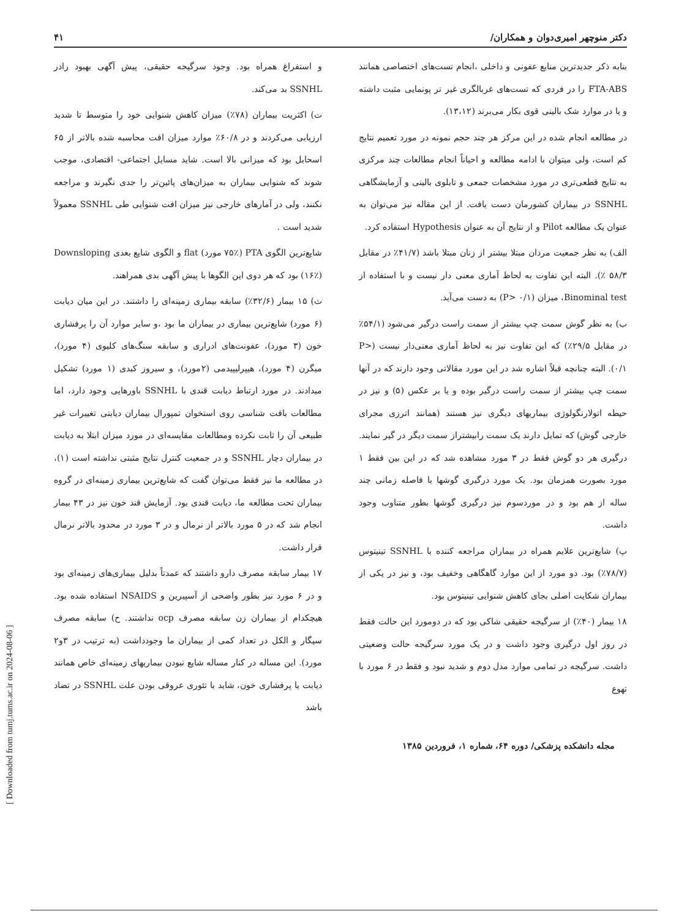دکتر منوچهر امیری‌دوان و همکاران/ ۴۱
بنابه ذکر جدیدترین منابع عفونی و داخلی ،انجام تست‌های اختصاصی همانند FTA-ABS را در فردی که تست‌های غربالگری غیر تر پونمایی مثبت داشته و یا در موارد شک بالینی قوی بکار می‌برند (۱۳،۱۲).
در مطالعه انجام شده در این مرکز هر چند حجم نمونه در مورد تعمیم نتایج کم است، ولی میتوان با ادامه مطالعه و احیاناً انجام مطالعات چند مرکزی به نتایج قطعی‌تری در مورد مشخصات جمعی و تابلوی بالینی و آزمایشگاهی SSNHL در بیماران کشورمان دست یافت. از این مقاله نیز می‌توان به عنوان یک مطالعه Pilot و از نتایج آن به عنوان Hypothesis استفاده کرد.
الف) به نظر جمعیت مردان مبتلا بیشتر از زنان مبتلا باشد (۴۱/۷٪ در مقابل ۵۸/۳ ٪). البته این تفاوت به لحاظ آماری معنی دار نیست و با استفاده از Binominal test، میزان (P> ۰/۱) به دست می‌آید.
ب) به نظر گوش سمت چپ بیشتر از سمت راست درگیر می‌شود (۵۴/۱٪ در مقابل ۲۹/۵٪) که این تفاوت نیز به لحاظ آماری معنی‌دار نیست (P> ۰/۱). البته چنانچه قبلاً اشاره شد در این مورد مقالاتی وجود دارند که در آنها سمت چپ بیشتر از سمت راست درگیر بوده و یا بر عکس (۵) و نیز در حیطه اتولارنگولوژی بیماریهای دیگری نیز هستند (همانند اترزی مجرای خارجی گوش) که تمایل دارند یک سمت رابیشتراز سمت دیگر در گیر نمایند. درگیری هر دو گوش فقط در ۳ مورد مشاهده شد که در این بین فقط ۱ مورد بصورت همزمان بود. یک مورد درگیری گوشها با فاصله زمانی چند ساله از هم بود و در موردسوم نیز درگیری گوشها بطور متناوب وجود داشت.
پ) شایع‌ترین علایم همراه در بیماران مراجعه کننده با SSNHL تینیتوس (۷۸/۷٪) بود. دو مورد از این موارد گاهگاهی وخفیف بود، و نیز در یکی از بیماران شکایت اصلی بجای کاهش شنوایی تینیتوس بود.
۱۸ بیمار (۴۰٪) از سرگیجه حقیقی شاکی بود که در دومورد این حالت فقط در روز اول درگیری وجود داشت و در یک مورد سرگیجه حالت وضعیتی داشت. سرگیجه در تمامی موارد مدل دوم و شدید نبود و فقط در ۶ مورد با تهوع
و استفراغ همراه بود. وجود سرگیجه حقیقی، پیش آگهی بهبود رادر SSNHL بد می‌کند.
ت) اکثریت بیماران (۷۸٪) میزان کاهش شنوایی خود را متوسط تا شدید ارزیابی می‌کردند و در ۶۰/۸٪ موارد میزان افت محاسبه شده بالاتر از ۶۵ اسحابل بود که میزانی بالا است. شاید مسایل اجتماعی- اقتصادی، موجب شوند که شنوایی بیماران به میزان‌های پائین‌تر را جدی نگیرند و مراجعه نکنند، ولی در آمارهای خارجی نیز میزان افت شنوایی طی SSNHL معمولاً شدید است .
شایع‌ترین الگوی PTA (۷۵٪ مورد) flat و الگوی شایع بعدی Downsloping (۱۶٪) بود که هر دوی این الگوها با پیش آگهی بدی همراهند.
ث) ۱۵ بیمار (۳۲/۶٪) سابقه بیماری زمینه‌ای را داشتند. در این میان دیابت (۶ مورد) شایع‌ترین بیماری در بیماران ما بود ،و سایر موارد آن را پرفشاری خون (۳ مورد)، عفونت‌های ادراری و سابقه سنگ‌های کلیوی (۴ مورد)، میگرن (۴ مورد)، هیپرلیپیدمی (۲مورد)، و سیروز کبدی (۱ مورد) تشکیل میدادند. در مورد ارتباط دیابت قندی با SSNHL باورهایی وجود دارد، اما مطالعات بافت شناسی روی استخوان تمپورال بیماران دیابتی تغییرات غیر طبیعی آن را ثابت نکرده ومطالعات مقایسه‌ای در مورد میزان ابتلا به دیابت در بیماران دچار SSNHL و در جمعیت کنترل نتایج مثبتی نداشته است (۱)، در مطالعه ما نیز فقط می‌توان گفت که شایع‌ترین بیماری زمینه‌ای در گروه بیماران تحت مطالعه ما، دیابت قندی بود. آزمایش قند خون نیز در ۴۳ بیمار انجام شد که در ۵ مورد بالاتر از نرمال و در ۳ مورد در محدود بالاتر نرمال قرار داشت.
۱۷ بیمار سابقه مصرف دارو داشتند که عمدتاً بدلیل بیماری‌های زمینه‌ای بود و در ۶ مورد نیز بطور واضحی از آسپیرین و NSAIDS استفاده شده بود. هیچکدام از بیماران زن سابقه مصرف ocp نداشتند. ح) سابقه مصرف سیگار و الکل در تعداد کمی از بیماران ما وجودداشت (به ترتیب در ۳و۲ مورد). این مساله در کنار مساله شایع نبودن بیماریهای زمینه‌ای خاص همانند دیابت یا پرفشاری خون، شاید با تئوری عروقی بودن علت SSNHL در تضاد باشد
مجله دانشکده پزشکی/ دوره ۶۴، شماره ۱، فروردین ۱۳۸۵
[ Downloaded from tumj.tums.ac.ir on 2024-08-06 ]